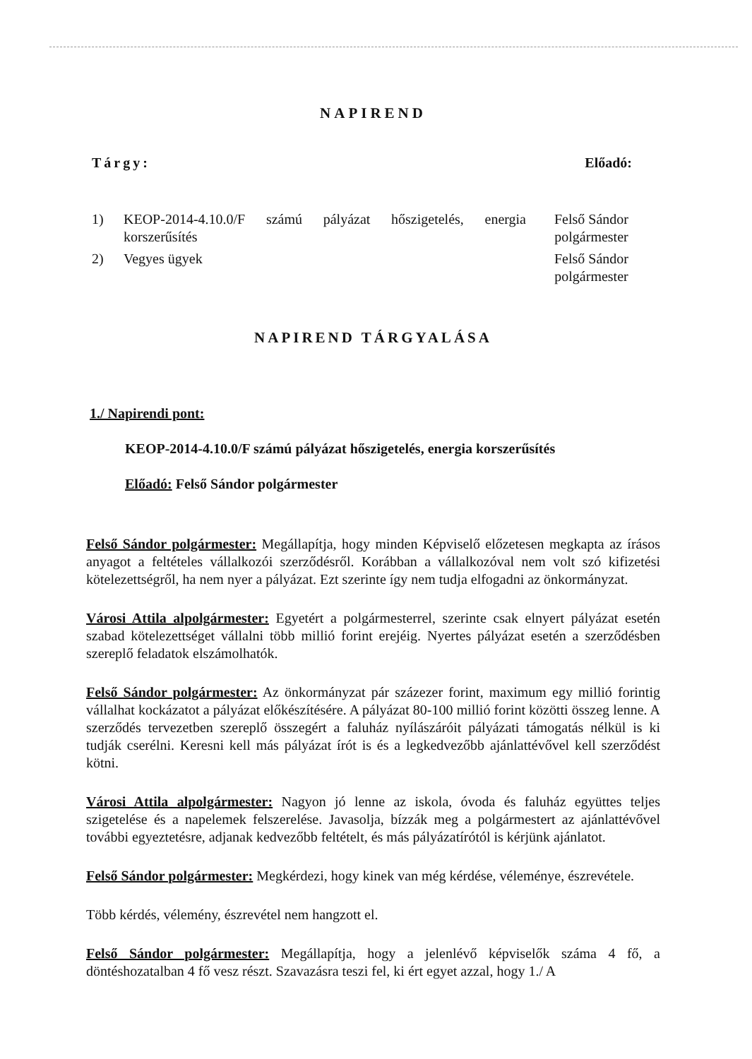NAPIREND
Tárgy: Előadó:
1) KEOP-2014-4.10.0/F számú pályázat hőszigetelés, energia korszerűsítés
Felső Sándor
polgármester
2) Vegyes ügyek Felső Sándor
polgármester
NAPIREND TÁRGYALÁSA
1./ Napirendi pont:
KEOP-2014-4.10.0/F számú pályázat hőszigetelés, energia korszerűsítés
Előadó: Felső Sándor polgármester
Felső Sándor polgármester: Megállapítja, hogy minden Képviselő előzetesen megkapta az írásos anyagot a feltételes vállalkozói szerződésről. Korábban a vállalkozóval nem volt szó kifizetési kötelezettségről, ha nem nyer a pályázat. Ezt szerinte így nem tudja elfogadni az önkormányzat.
Városi Attila alpolgármester: Egyetért a polgármesterrel, szerinte csak elnyert pályázat esetén szabad kötelezettséget vállalni több millió forint erejéig. Nyertes pályázat esetén a szerződésben szereplő feladatok elszámolhatók.
Felső Sándor polgármester: Az önkormányzat pár százezer forint, maximum egy millió forintig vállalhat kockázatot a pályázat előkészítésére. A pályázat 80-100 millió forint közötti összeg lenne. A szerződés tervezetben szereplő összegért a faluház nyílászáróit pályázati támogatás nélkül is ki tudják cserélni. Keresni kell más pályázat írót is és a legkedvezőbb ajánlattévővel kell szerződést kötni.
Városi Attila alpolgármester: Nagyon jó lenne az iskola, óvoda és faluház együttes teljes szigetelése és a napelemek felszerelése. Javasolja, bízzák meg a polgármestert az ajánlattévővel további egyeztetésre, adjanak kedvezőbb feltételt, és más pályázatírótól is kérjünk ajánlatot.
Felső Sándor polgármester: Megkérdezi, hogy kinek van még kérdése, véleménye, észrevétele.
Több kérdés, vélemény, észrevétel nem hangzott el.
Felső Sándor polgármester: Megállapítja, hogy a jelenlévő képviselők száma 4 fő, a döntéshozatalban 4 fő vesz részt. Szavazásra teszi fel, ki ért egyet azzal, hogy 1./ A